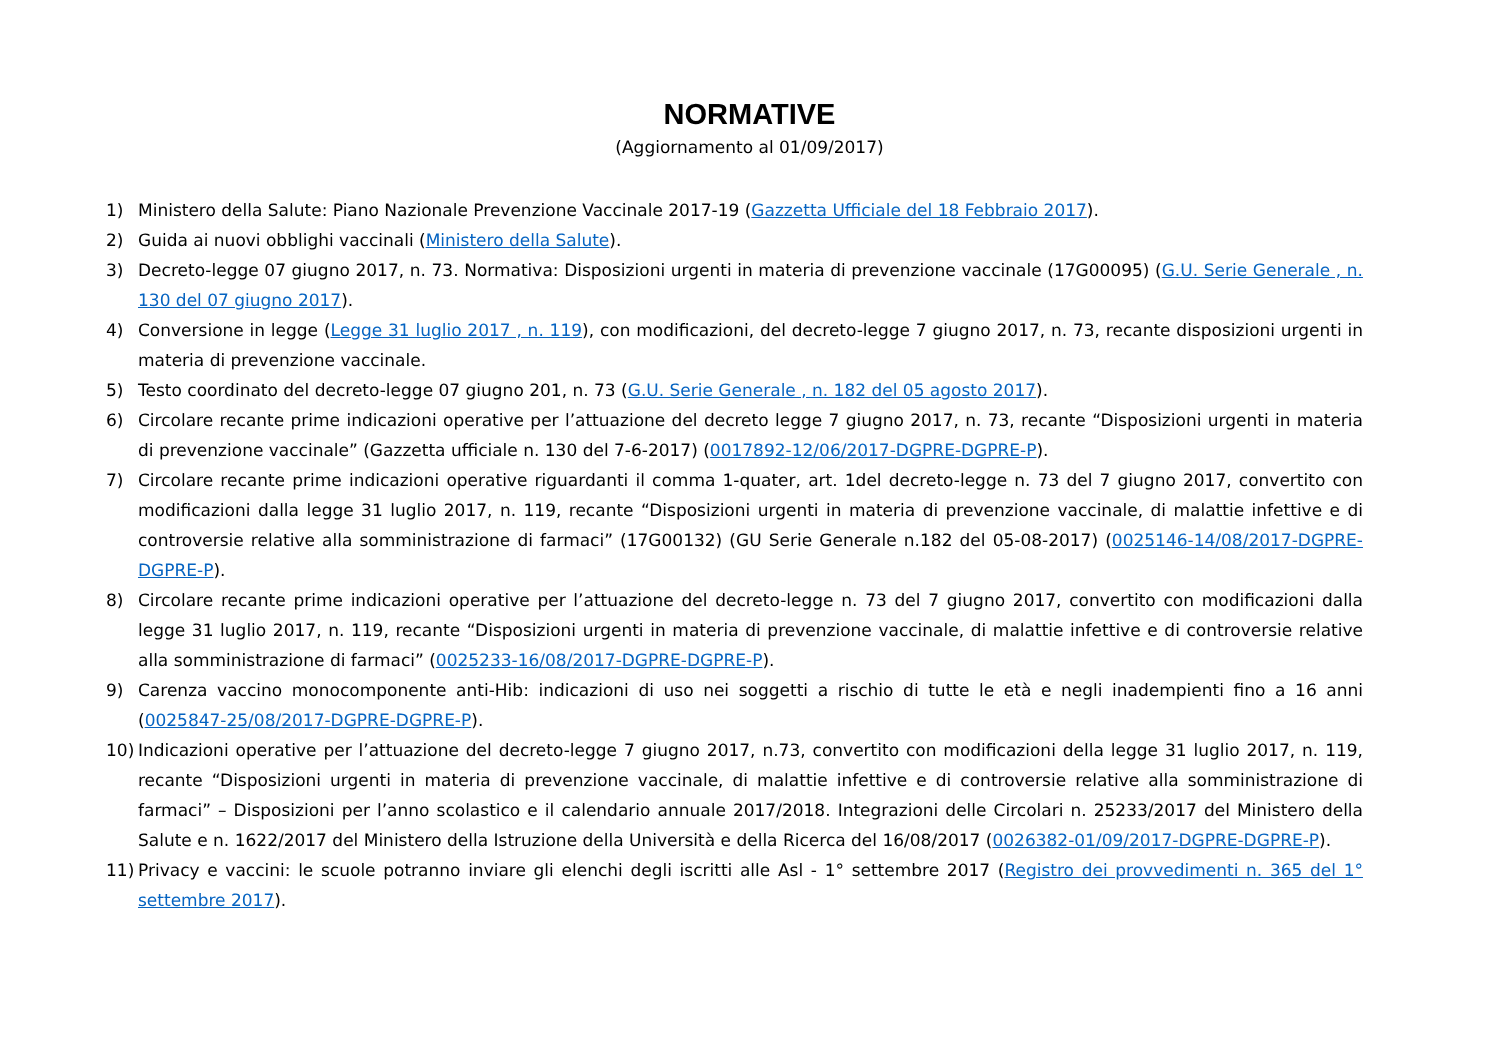NORMATIVE
(Aggiornamento al 01/09/2017)
1) Ministero della Salute: Piano Nazionale Prevenzione Vaccinale 2017-19 (Gazzetta Ufficiale del 18 Febbraio 2017).
2) Guida ai nuovi obblighi vaccinali (Ministero della Salute).
3) Decreto-legge 07 giugno 2017, n. 73. Normativa: Disposizioni urgenti in materia di prevenzione vaccinale (17G00095) (G.U. Serie Generale , n. 130 del 07 giugno 2017).
4) Conversione in legge (Legge 31 luglio 2017 , n. 119), con modificazioni, del decreto-legge 7 giugno 2017, n. 73, recante disposizioni urgenti in materia di prevenzione vaccinale.
5) Testo coordinato del decreto-legge 07 giugno 201, n. 73 (G.U. Serie Generale , n. 182 del 05 agosto 2017).
6) Circolare recante prime indicazioni operative per l’attuazione del decreto legge 7 giugno 2017, n. 73, recante “Disposizioni urgenti in materia di prevenzione vaccinale” (Gazzetta ufficiale n. 130 del 7-6-2017) (0017892-12/06/2017-DGPRE-DGPRE-P).
7) Circolare recante prime indicazioni operative riguardanti il comma 1-quater, art. 1del decreto-legge n. 73 del 7 giugno 2017, convertito con modificazioni dalla legge 31 luglio 2017, n. 119, recante “Disposizioni urgenti in materia di prevenzione vaccinale, di malattie infettive e di controversie relative alla somministrazione di farmaci” (17G00132) (GU Serie Generale n.182 del 05-08-2017) (0025146-14/08/2017-DGPRE-DGPRE-P).
8) Circolare recante prime indicazioni operative per l’attuazione del decreto-legge n. 73 del 7 giugno 2017, convertito con modificazioni dalla legge 31 luglio 2017, n. 119, recante “Disposizioni urgenti in materia di prevenzione vaccinale, di malattie infettive e di controversie relative alla somministrazione di farmaci” (0025233-16/08/2017-DGPRE-DGPRE-P).
9) Carenza vaccino monocomponente anti-Hib: indicazioni di uso nei soggetti a rischio di tutte le età e negli inadempienti fino a 16 anni (0025847-25/08/2017-DGPRE-DGPRE-P).
10) Indicazioni operative per l’attuazione del decreto-legge 7 giugno 2017, n.73, convertito con modificazioni della legge 31 luglio 2017, n. 119, recante “Disposizioni urgenti in materia di prevenzione vaccinale, di malattie infettive e di controversie relative alla somministrazione di farmaci” – Disposizioni per l’anno scolastico e il calendario annuale 2017/2018. Integrazioni delle Circolari n. 25233/2017 del Ministero della Salute e n. 1622/2017 del Ministero della Istruzione della Università e della Ricerca del 16/08/2017 (0026382-01/09/2017-DGPRE-DGPRE-P).
11) Privacy e vaccini: le scuole potranno inviare gli elenchi degli iscritti alle Asl - 1° settembre 2017 (Registro dei provvedimenti n. 365 del 1° settembre 2017).